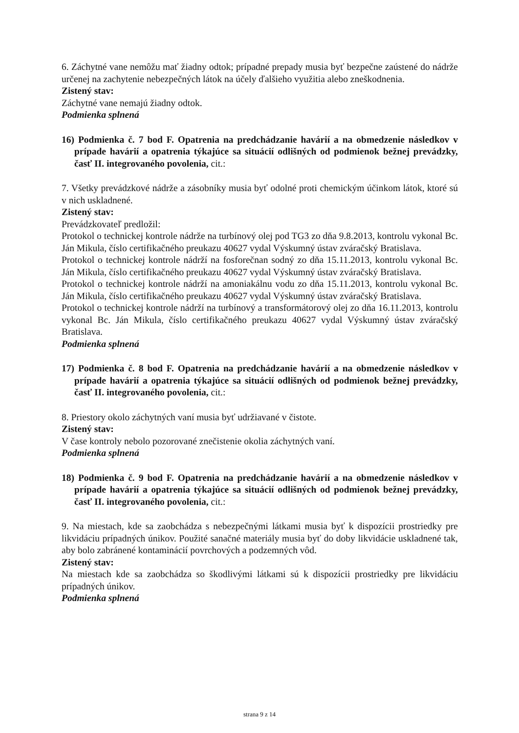6. Záchytné vane nemôžu mať žiadny odtok; prípadné prepady musia byť bezpečne zaústené do nádrže určenej na zachytenie nebezpečných látok na účely ďalšieho využitia alebo zneškodnenia.
Zistený stav:
Záchytné vane nemajú žiadny odtok.
Podmienka splnená
16) Podmienka č. 7 bod F. Opatrenia na predchádzanie havárií a na obmedzenie následkov v prípade havárií a opatrenia týkajúce sa situácií odlišných od podmienok bežnej prevádzky, časť II. integrovaného povolenia, cit.:
7. Všetky prevádzkové nádrže a zásobníky musia byť odolné proti chemickým účinkom látok, ktoré sú v nich uskladnené.
Zistený stav:
Prevádzkovateľ predložil:
Protokol o technickej kontrole nádrže na turbínový olej pod TG3 zo dňa 9.8.2013, kontrolu vykonal Bc. Ján Mikula, číslo certifikačného preukazu 40627 vydal Výskumný ústav zváračský Bratislava.
Protokol o technickej kontrole nádrží na fosforečnan sodný zo dňa 15.11.2013, kontrolu vykonal Bc. Ján Mikula, číslo certifikačného preukazu 40627 vydal Výskumný ústav zváračský Bratislava.
Protokol o technickej kontrole nádrží na amoniakálnu vodu zo dňa 15.11.2013, kontrolu vykonal Bc. Ján Mikula, číslo certifikačného preukazu 40627 vydal Výskumný ústav zváračský Bratislava.
Protokol o technickej kontrole nádrží na turbínový a transformátorový olej zo dňa 16.11.2013, kontrolu vykonal Bc. Ján Mikula, číslo certifikačného preukazu 40627 vydal Výskumný ústav zváračský Bratislava.
Podmienka splnená
17) Podmienka č. 8 bod F. Opatrenia na predchádzanie havárií a na obmedzenie následkov v prípade havárií a opatrenia týkajúce sa situácií odlišných od podmienok bežnej prevádzky, časť II. integrovaného povolenia, cit.:
8. Priestory okolo záchytných vaní musia byť udržiavané v čistote.
Zistený stav:
V čase kontroly nebolo pozorované znečistenie okolia záchytných vaní.
Podmienka splnená
18) Podmienka č. 9 bod F. Opatrenia na predchádzanie havárií a na obmedzenie následkov v prípade havárií a opatrenia týkajúce sa situácií odlišných od podmienok bežnej prevádzky, časť II. integrovaného povolenia, cit.:
9. Na miestach, kde sa zaobchádza s nebezpečnými látkami musia byť k dispozícii prostriedky pre likvidáciu prípadných únikov. Použité sanačné materiály musia byť do doby likvidácie uskladnené tak, aby bolo zabránené kontaminácií povrchových a podzemných vôd.
Zistený stav:
Na miestach kde sa zaobchádza so škodlivými látkami sú k dispozícii prostriedky pre likvidáciu prípadných únikov.
Podmienka splnená
strana 9 z 14